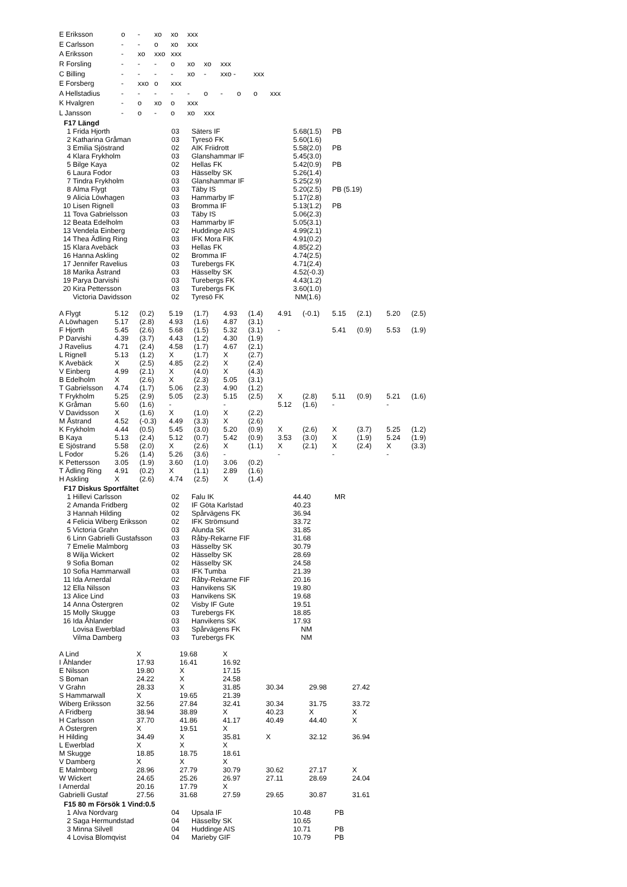| E Eriksson | o | - | xo | xo | xxx | | | | | |
| E Carlsson | - | - | o | xo | xxx | | | | | |
| A Eriksson | - | xo | xxo | xxx | | | | | | |
| R Forsling | - | - | - | o | xo | xo | xxx | | | |
| C Billing | - | - | - | - | xo | - | xxo - | | xxx | |
| E Forsberg | - | xxo | o | xxx | | | | | | |
| A Hellstadius | - | - | - | - | - | o | - | o | o | xxx |
| K Hvalgren | - | o | xo | o | xxx | | | | | |
| L Jansson | - | o | - | o | xo | xxx | | | | |
F17 Längd
| 1 | Frida Hjorth | 03 | Säters IF | 5.68(1.5) | PB |
| 2 | Katharina Gråman | 03 | Tyresö FK | 5.60(1.6) | |
| 3 | Emilia Sjöstrand | 02 | AIK Friidrott | 5.58(2.0) | PB |
| 4 | Klara Frykholm | 03 | Glanshammar IF | 5.45(3.0) | |
| 5 | Bilge Kaya | 02 | Hellas FK | 5.42(0.9) | PB |
| 6 | Laura Fodor | 03 | Hässelby SK | 5.26(1.4) | |
| 7 | Tindra Frykholm | 03 | Glanshammar IF | 5.25(2.9) | |
| 8 | Alma Flygt | 03 | Täby IS | 5.20(2.5) | PB (5.19) |
| 9 | Alicia Löwhagen | 03 | Hammarby IF | 5.17(2.8) | |
| 10 | Lisen Rignell | 03 | Bromma IF | 5.13(1.2) | PB |
| 11 | Tova Gabrielsson | 03 | Täby IS | 5.06(2.3) | |
| 12 | Beata Edelholm | 03 | Hammarby IF | 5.05(3.1) | |
| 13 | Vendela Einberg | 02 | Huddinge AIS | 4.99(2.1) | |
| 14 | Thea Ädling Ring | 03 | IFK Mora FIK | 4.91(0.2) | |
| 15 | Klara Avebäck | 03 | Hellas FK | 4.85(2.2) | |
| 16 | Hanna Askling | 02 | Bromma IF | 4.74(2.5) | |
| 17 | Jennifer Ravelius | 03 | Turebergs FK | 4.71(2.4) | |
| 18 | Marika Åstrand | 03 | Hässelby SK | 4.52(-0.3) | |
| 19 | Parya Darvishi | 03 | Turebergs FK | 4.43(1.2) | |
| 20 | Kira Pettersson | 03 | Turebergs FK | 3.60(1.0) | |
| | Victoria Davidsson | 02 | Tyresö FK | NM(1.6) | |
| A Flygt | 5.12 | (0.2) | 5.19 | (1.7) | 4.93 | (1.4) | 4.91 | (-0.1) | 5.15 | (2.1) | 5.20 | (2.5) |
| A Löwhagen | 5.17 | (2.8) | 4.93 | (1.6) | 4.87 | (3.1) | | | | | | |
| F Hjorth | 5.45 | (2.6) | 5.68 | (1.5) | 5.32 | (3.1) | - | | 5.41 | (0.9) | 5.53 | (1.9) |
| P Darvishi | 4.39 | (3.7) | 4.43 | (1.2) | 4.30 | (1.9) | | | | | | |
| J Ravelius | 4.71 | (2.4) | 4.58 | (1.7) | 4.67 | (2.1) | | | | | | |
| L Rignell | 5.13 | (1.2) | X | (1.7) | X | (2.7) | | | | | | |
| K Avebäck | X | (2.5) | 4.85 | (2.2) | X | (2.4) | | | | | | |
| V Einberg | 4.99 | (2.1) | X | (4.0) | X | (4.3) | | | | | | |
| B Edelholm | X | (2.6) | X | (2.3) | 5.05 | (3.1) | | | | | | |
| T Gabrielsson | 4.74 | (1.7) | 5.06 | (2.3) | 4.90 | (1.2) | | | | | | |
| T Frykholm | 5.25 | (2.9) | 5.05 | (2.3) | 5.15 | (2.5) | X | (2.8) | 5.11 | (0.9) | 5.21 | (1.6) |
| K Gråman | 5.60 | (1.6) | - | | - | | 5.12 | (1.6) | - | | - | |
| V Davidsson | X | (1.6) | X | (1.0) | X | (2.2) | | | | | | |
| M Åstrand | 4.52 | (-0.3) | 4.49 | (3.3) | X | (2.6) | | | | | | |
| K Frykholm | 4.44 | (0.5) | 5.45 | (3.0) | 5.20 | (0.9) | X | (2.6) | X | (3.7) | 5.25 | (1.2) |
| B Kaya | 5.13 | (2.4) | 5.12 | (0.7) | 5.42 | (0.9) | 3.53 | (3.0) | X | (1.9) | 5.24 | (1.9) |
| E Sjöstrand | 5.58 | (2.0) | X | (2.6) | X | (1.1) | X | (2.1) | X | (2.4) | X | (3.3) |
| L Fodor | 5.26 | (1.4) | 5.26 | (3.6) | - | | - | | - | | - | |
| K Pettersson | 3.05 | (1.9) | 3.60 | (1.0) | 3.06 | (0.2) | | | | | | |
| T Ädling Ring | 4.91 | (0.2) | X | (1.1) | 2.89 | (1.6) | | | | | | |
| H Askling | X | (2.6) | 4.74 | (2.5) | X | (1.4) | | | | | | |
F17 Diskus Sportfältet
| 1 | Hillevi Carlsson | 02 | Falu IK | 44.40 | MR |
| 2 | Amanda Fridberg | 02 | IF Göta Karlstad | 40.23 | |
| 3 | Hannah Hilding | 02 | Spårvägens FK | 36.94 | |
| 4 | Felicia Wiberg Eriksson | 02 | IFK Strömsund | 33.72 | |
| 5 | Victoria Grahn | 03 | Alunda SK | 31.85 | |
| 6 | Linn Gabrielli Gustafsson | 03 | Råby-Rekarne FIF | 31.68 | |
| 7 | Emelie Malmborg | 03 | Hässelby SK | 30.79 | |
| 8 | Wilja Wickert | 02 | Hässelby SK | 28.69 | |
| 9 | Sofia Boman | 02 | Hässelby SK | 24.58 | |
| 10 | Sofia Hammarwall | 03 | IFK Tumba | 21.39 | |
| 11 | Ida Arnerdal | 02 | Råby-Rekarne FIF | 20.16 | |
| 12 | Ella Nilsson | 03 | Hanvikens SK | 19.80 | |
| 13 | Alice Lind | 03 | Hanvikens SK | 19.68 | |
| 14 | Anna Östergren | 02 | Visby IF Gute | 19.51 | |
| 15 | Molly Skugge | 03 | Turebergs FK | 18.85 | |
| 16 | Ida Åhlander | 03 | Hanvikens SK | 17.93 | |
| | Lovisa Ewerblad | 03 | Spårvägens FK | NM | |
| | Vilma Damberg | 03 | Turebergs FK | NM | |
| A Lind | X | 19.68 | X | | | |
| I Åhlander | 17.93 | 16.41 | 16.92 | | | |
| E Nilsson | 19.80 | X | 17.15 | | | |
| S Boman | 24.22 | X | 24.58 | | | |
| V Grahn | 28.33 | X | 31.85 | 30.34 | 29.98 | 27.42 |
| S Hammarwall | X | 19.65 | 21.39 | | | |
| Wiberg Eriksson | 32.56 | 27.84 | 32.41 | 30.34 | 31.75 | 33.72 |
| A Fridberg | 38.94 | 38.89 | X | 40.23 | X | X |
| H Carlsson | 37.70 | 41.86 | 41.17 | 40.49 | 44.40 | X |
| A Östergren | X | 19.51 | X | | | |
| H Hilding | 34.49 | X | 35.81 | X | 32.12 | 36.94 |
| L Ewerblad | X | X | X | | | |
| M Skugge | 18.85 | 18.75 | 18.61 | | | |
| V Damberg | X | X | X | | | |
| E Malmborg | 28.96 | 27.79 | 30.79 | 30.62 | 27.17 | X |
| W Wickert | 24.65 | 25.26 | 26.97 | 27.11 | 28.69 | 24.04 |
| I Arnerdal | 20.16 | 17.79 | X | | | |
| Gabrielli Gustaf | 27.56 | 31.68 | 27.59 | 29.65 | 30.87 | 31.61 |
F15 80 m Försök 1 Vind:0.5
| 1 | Alva Nordvarg | 04 | Upsala IF | 10.48 | PB |
| 2 | Saga Hermundstad | 04 | Hässelby SK | 10.65 | |
| 3 | Minna Silvell | 04 | Huddinge AIS | 10.71 | PB |
| 4 | Lovisa Blomqvist | 04 | Marieby GIF | 10.79 | PB |